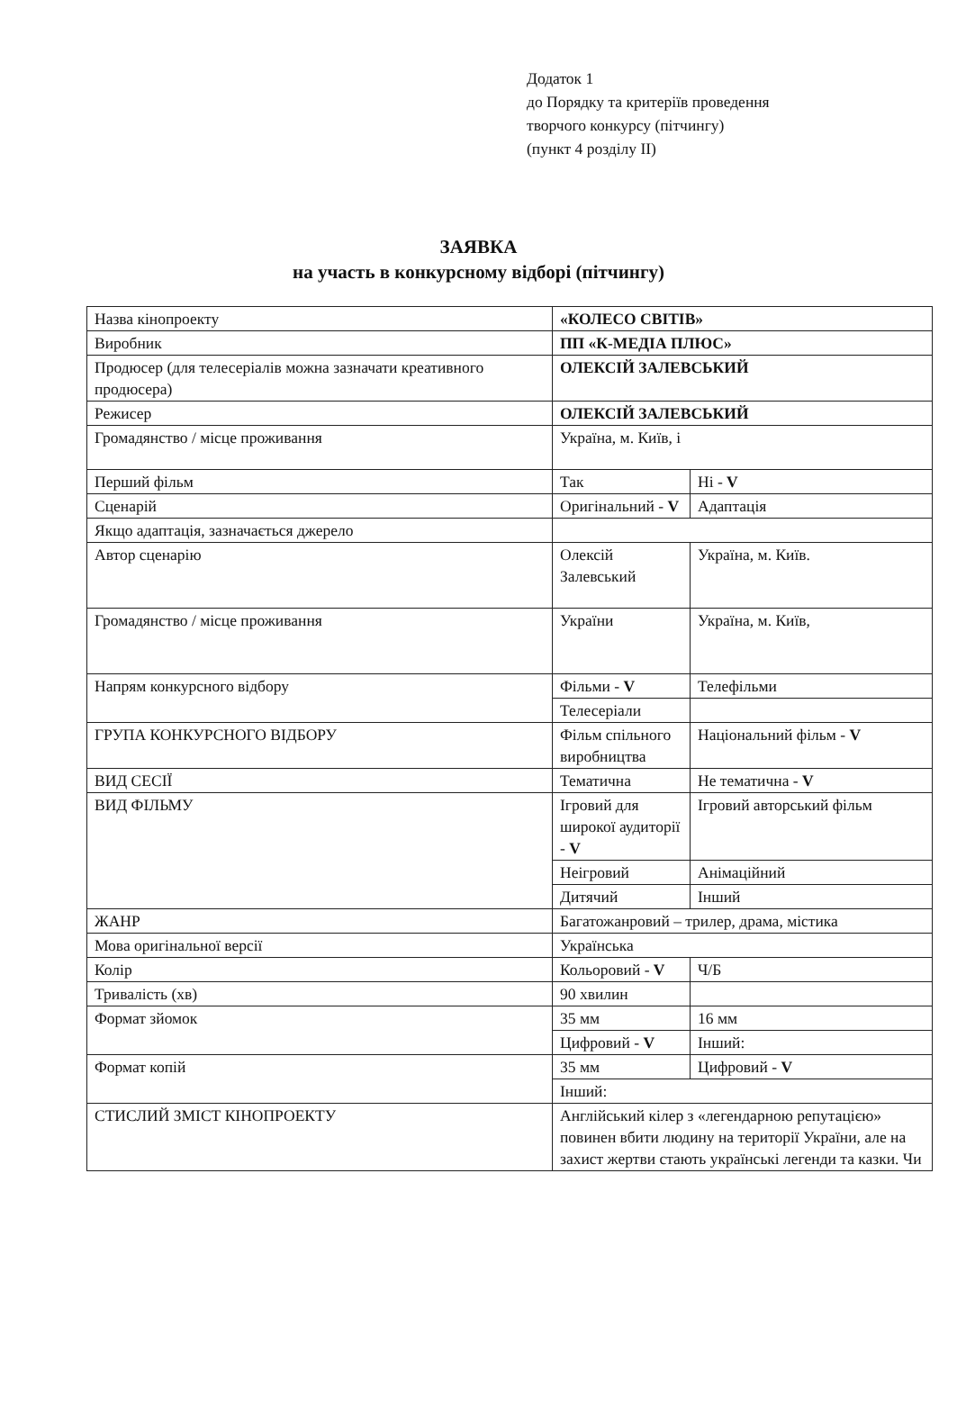Додаток 1
до Порядку та критеріїв проведення
творчого конкурсу (пітчингу)
(пункт 4 розділу II)
ЗАЯВКА
на участь в конкурсному відборі (пітчингу)
| Назва кінопроекту | «КОЛЕСО СВІТІВ» | |
| Виробник | ПП «К-МЕДІА ПЛЮС» | |
| Продюсер (для телесеріалів можна зазначати креативного продюсера) | ОЛЕКСІЙ ЗАЛЕВСЬКИЙ | |
| Режисер | ОЛЕКСІЙ ЗАЛЕВСЬКИЙ | |
| Громадянство / місце проживання | Україна, м. Київ, і | |
| Перший фільм | Так | Ні - V |
| Сценарій | Оригінальний - V | Адаптація |
| Якщо адаптація, зазначається джерело | | |
| Автор сценарію | Олексій Залевський | Україна, м. Київ. |
| Громадянство / місце проживання | України | Україна, м. Київ, |
| Напрям конкурсного відбору | Фільми - V | Телефільми |
| | Телесеріали | |
| ГРУПА КОНКУРСНОГО ВІДБОРУ | Фільм спільного виробництва | Національний фільм - V |
| ВИД СЕСІЇ | Тематична | Не тематична - V |
| ВИД ФІЛЬМУ | Ігровий для широкої аудиторії - V | Ігровий авторський фільм |
| | Неігровий | Анімаційний |
| | Дитячий | Інший |
| ЖАНР | Багатожанровий – трилер, драма, містика | |
| Мова оригінальної версії | Українська | |
| Колір | Кольоровий - V | Ч/Б |
| Тривалість (хв) | 90 хвилин | |
| Формат зйомок | 35 мм | 16 мм |
| | Цифровий - V | Інший: |
| Формат копій | 35 мм | Цифровий - V |
| | Інший: | |
| СТИСЛИЙ ЗМІСТ КІНОПРОЕКТУ | Англійський кілер з «легендарною репутацією» повинен вбити людину на території України, але на захист жертви стають українські легенди та казки. Чи | |